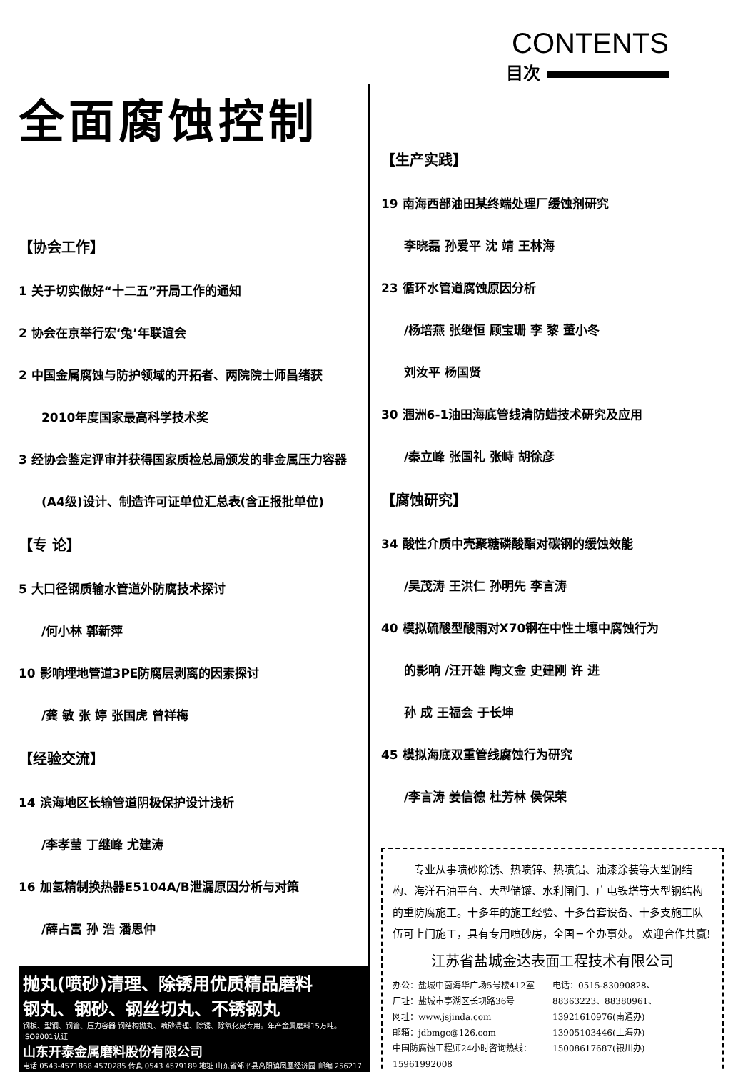CONTENTS
目次
全面腐蚀控制
【协会工作】
1 关于切实做好“十二五”开局工作的通知
2 协会在京举行宏‘兔’年联谊会
2 中国金属腐蚀与防护领域的开拓者、两院院士师昌绪获
2010年度国家最高科学技术奖
3 经协会鉴定评审并获得国家质检总局颁发的非金属压力容器
(A4级)设计、制造许可证单位汇总表(含正报批单位)
【专 论】
5 大口径钢质输水管道外防腐技术探讨
/何小林 郭新萍
10 影响埋地管道3PE防腐层剥离的因素探讨
/龚 敏 张 婷 张国虎 曾祥梅
【经验交流】
14 滨海地区长输管道阴极保护设计浅析
/李孝莹 丁继峰 尤建涛
16 加氢精制换热器E5104A/B泄漏原因分析与对策
/薛占富 孙 浩 潘思仲
抛丸(喷砂)清理、除锈用优质精品磨料
钢丸、钢砂、钢丝切丸、不锈钢丸
钢板、型钢、钢管、压力容器 钢结构抛丸、喷砂清理、除锈、除氧化皮专用。年产金属磨料15万吨。ISO9001认证
山东开泰金属磨料股份有限公司
电话 0543-4571868 4570285 传真 0543 4579189 地址 山东省邹平县高阳镇凤凰经济园 邮编 256217
【生产实践】
19 南海西部油田某终端处理厂缓蚀剂研究
李晓磊 孙爱平 沈 靖 王林海
23 循环水管道腐蚀原因分析
/杨培燕 张继恒 顾宝珊 李 黎 董小冬
刘汝平 杨国贤
30 涠洲6-1油田海底管线清防蜡技术研究及应用
/秦立峰 张国礼 张峙 胡徐彦
【腐蚀研究】
34 酸性介质中壳聚糖磷酸酯对碳钢的缓蚀效能
/吴茂涛 王洪仁 孙明先 李言涛
40 模拟硫酸型酸雨对X70钢在中性土壤中腐蚀行为
的影响 /汪开雄 陶文金 史建刚 许 进
孙 成 王福会 于长坤
45 模拟海底双重管线腐蚀行为研究
/李言涛 姜信德 杜芳林 侯保荣
　　专业从事喷砂除锈、热喷锌、热喷铝、油漆涂装等大型钢结构、海洋石油平台、大型储罐、水利闸门、广电铁塔等大型钢结构的重防腐施工。十多年的施工经验、十多台套设备、十多支施工队伍可上门施工，具有专用喷砂房，全国三个办事处。 欢迎合作共赢!
江苏省盐城金达表面工程技术有限公司
办公：盐城中茵海华广场5号楼412室
厂址：盐城市亭湖区长坝路36号
网址：www.jsjinda.com
邮箱：jdbmgc@126.com
中国防腐蚀工程师24小时咨询热线：15961992008
电话：0515-83090828、
88363223、88380961、
13921610976(南通办)
13905103446(上海办)
15008617687(银川办)